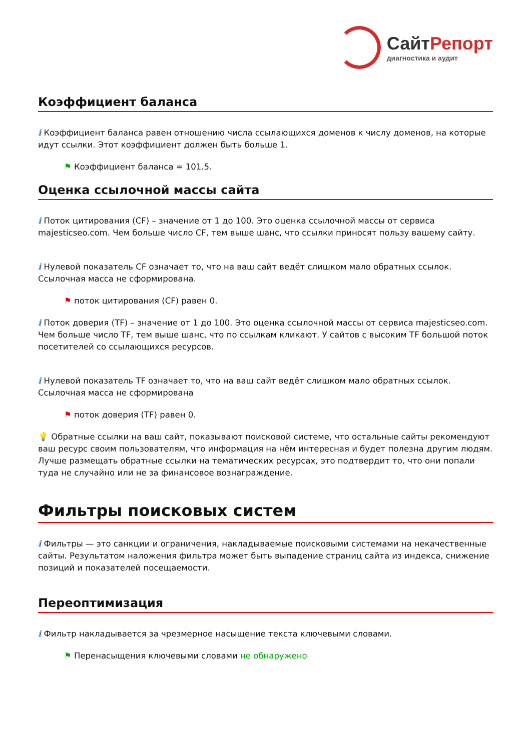СайтРепорт
диагностика и аудит
Коэффициент баланса
i Коэффициент баланса равен отношению числа ссылающихся доменов к числу доменов, на которые идут ссылки. Этот коэффициент должен быть больше 1.
⚑ Коэффициент баланса = 101.5.
Оценка ссылочной массы сайта
i Поток цитирования (CF) – значение от 1 до 100. Это оценка ссылочной массы от сервиса majesticseo.com. Чем больше число CF, тем выше шанс, что ссылки приносят пользу вашему сайту.
i Нулевой показатель CF означает то, что на ваш сайт ведёт слишком мало обратных ссылок. Ссылочная масса не сформирована.
⚑ поток цитирования (CF) равен 0.
i Поток доверия (TF) – значение от 1 до 100. Это оценка ссылочной массы от сервиса majesticseo.com. Чем больше число TF, тем выше шанс, что по ссылкам кликают. У сайтов с высоким TF большой поток посетителей со ссылающихся ресурсов.
i Нулевой показатель TF означает то, что на ваш сайт ведёт слишком мало обратных ссылок. Ссылочная масса не сформирована
⚑ поток доверия (TF) равен 0.
💡 Обратные ссылки на ваш сайт, показывают поисковой системе, что остальные сайты рекомендуют ваш ресурс своим пользователям, что информация на нём интересная и будет полезна другим людям.
Лучше размещать обратные ссылки на тематических ресурсах, это подтвердит то, что они попали туда не случайно или не за финансовое вознаграждение.
Фильтры поисковых систем
i Фильтры — это санкции и ограничения, накладываемые поисковыми системами на некачественные сайты. Результатом наложения фильтра может быть выпадение страниц сайта из индекса, снижение позиций и показателей посещаемости.
Переоптимизация
i Фильтр накладывается за чрезмерное насыщение текста ключевыми словами.
⚑ Перенасыщения ключевыми словами не обнаружено